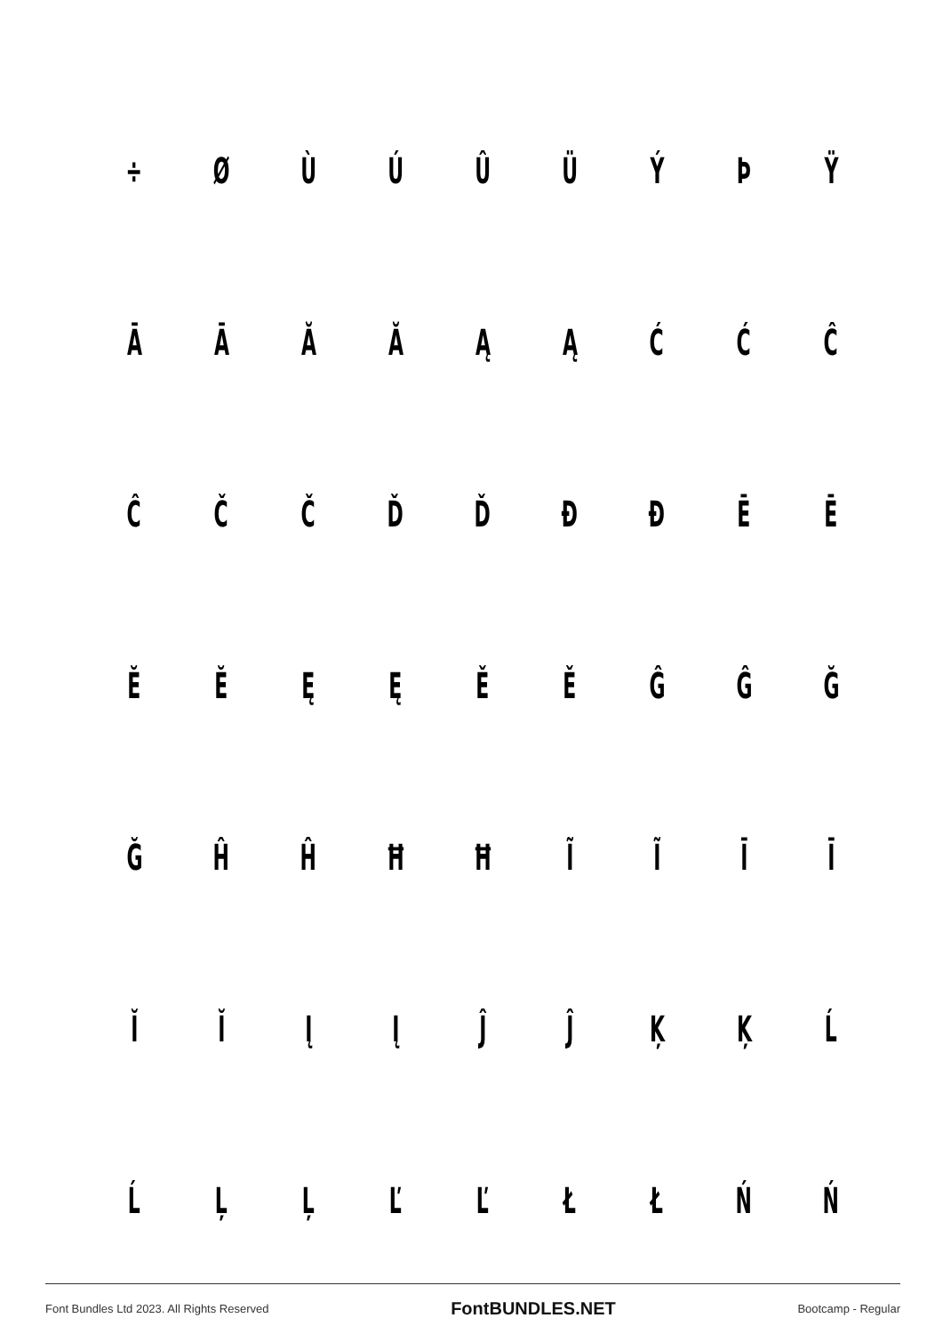| ÷ | Ø | Ù | Ú | Û | Ü | Ý | Þ | Ÿ |
| Ā | Ā | Ă | Ă | Ą | Ą | Ć | Ć | Ĉ |
| Ĉ | Č | Č | Ď | Ď | Đ | Đ | Ē | Ē |
| Ĕ | Ĕ | Ę | Ę | Ě | Ě | Ĝ | Ĝ | Ğ |
| Ğ | Ĥ | Ĥ | Ħ | Ħ | Ĩ | Ĩ | Ī | Ī |
| Ĭ | Ĭ | Į | Į | Ĵ | Ĵ | Ķ | Ķ | Ĺ |
| Ĺ | Ļ | Ļ | Ľ | Ľ | Ł | Ł | Ń | Ń |
Font Bundles Ltd 2023. All Rights Reserved FontBUNDLES.NET Bootcamp - Regular